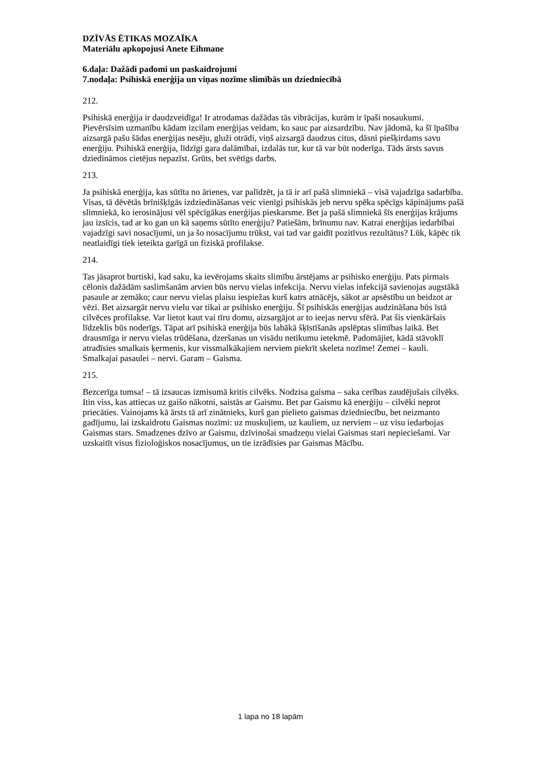DZĪVĀS ĒTIKAS MOZAĪKA
Materiālu apkopojusi Anete Eihmane
6.daļa: Dažādi padomi un paskaidrojumi
7.nodaļa: Psihiskā enerģija un viņas nozīme slimībās un dziedniecībā
212.
Psihiskā enerģija ir daudzveidīga! Ir atrodamas dažādas tās vibrācijas, kurām ir īpaši nosaukumi. Pievērsīsim uzmanību kādam izcilam enerģijas veidam, ko sauc par aizsardzību. Nav jādomā, ka šī īpašība aizsargā pašu šādas enerģijas nesēju, gluži otrādi, viņš aizsargā daudzus citus, dāsni piešķirdams savu enerģiju. Psihiskā enerģija, līdzīgi gara dalāmībai, izdalās tur, kur tā var būt noderīga. Tāds ārsts savus dziedināmos cietējus nepazīst. Grūts, bet svētīgs darbs.
213.
Ja psihiskā enerģija, kas sūtīta no ārienes, var palīdzēt, ja tā ir arī pašā slimniekā – visā vajadzīga sadarbība. Visas, tā dēvētās brīnišķīgās izdziedināšanas veic vienīgi psihiskās jeb nervu spēka spēcīgs kāpinājums pašā slimniekā, ko ierosinājusi vēl spēcīgākas enerģijas pieskarsme. Bet ja pašā slimniekā šīs enerģijas krājums jau izsīcis, tad ar ko gan un kā saņems sūtīto enerģiju? Patiešām, brīnumu nav. Katrai enerģijas iedarbībai vajadzīgi savi nosacījumi, un ja šo nosacījumu trūkst, vai tad var gaidīt pozitīvus rezultātus? Lūk, kāpēc tik neatlaidīgi tiek ieteikta garīgā un fiziskā profilakse.
214.
Tas jāsaprot burtiski, kad saku, ka ievērojams skaits slimību ārstējams ar psihisko enerģiju. Pats pirmais cēlonis dažādām saslimšanām arvien būs nervu vielas infekcija. Nervu vielas infekcijā savienojas augstākā pasaule ar zemāko; caur nervu vielas plaisu iespiežas kurš katrs atnācējs, sākot ar apsēstību un beidzot ar vēzi. Bet aizsargāt nervu vielu var tikai ar psihisko enerģiju. Šī psihiskās enerģijas audzināšana būs īstā cilvēces profilakse. Var lietot kaut vai tīru domu, aizsargājot ar to ieejas nervu sfērā. Pat šis vienkāršais līdzeklis būs noderīgs. Tāpat arī psihiskā enerģija būs labākā šķīstīšanās apslēptas slimības laikā. Bet drausmīga ir nervu vielas trūdēšana, dzeršanas un visādu netikumu ietekmē. Padomājiet, kādā stāvoklī atradīsies smalkais ķermenis, kur vissmalkākajiem nerviem piekrīt skeleta nozīme! Zemei – kauli. Smalkajai pasaulei – nervi. Garam – Gaisma.
215.
Bezcerīga tumsa! – tā izsaucas izmisumā kritis cilvēks. Nodzisa gaisma – saka cerības zaudējušais cilvēks. Itin viss, kas attiecas uz gaišo nākotni, saistās ar Gaismu. Bet par Gaismu kā enerģiju – cilvēki neprot priecāties. Vainojams kā ārsts tā arī zinātnieks, kurš gan pielieto gaismas dziedniecību, bet neizmanto gadījumu, lai izskaidrotu Gaismas nozīmi: uz muskuļiem, uz kauliem, uz nerviem – uz visu iedarbojas Gaismas stars. Smadzenes dzīvo ar Gaismu, dzīvinošai smadzeņu vielai Gaismas stari nepieciešami. Var uzskaitīt visus fizioloģiskos nosacījumus, un tie izrādīsies par Gaismas Mācību.
1 lapa no 18 lapām